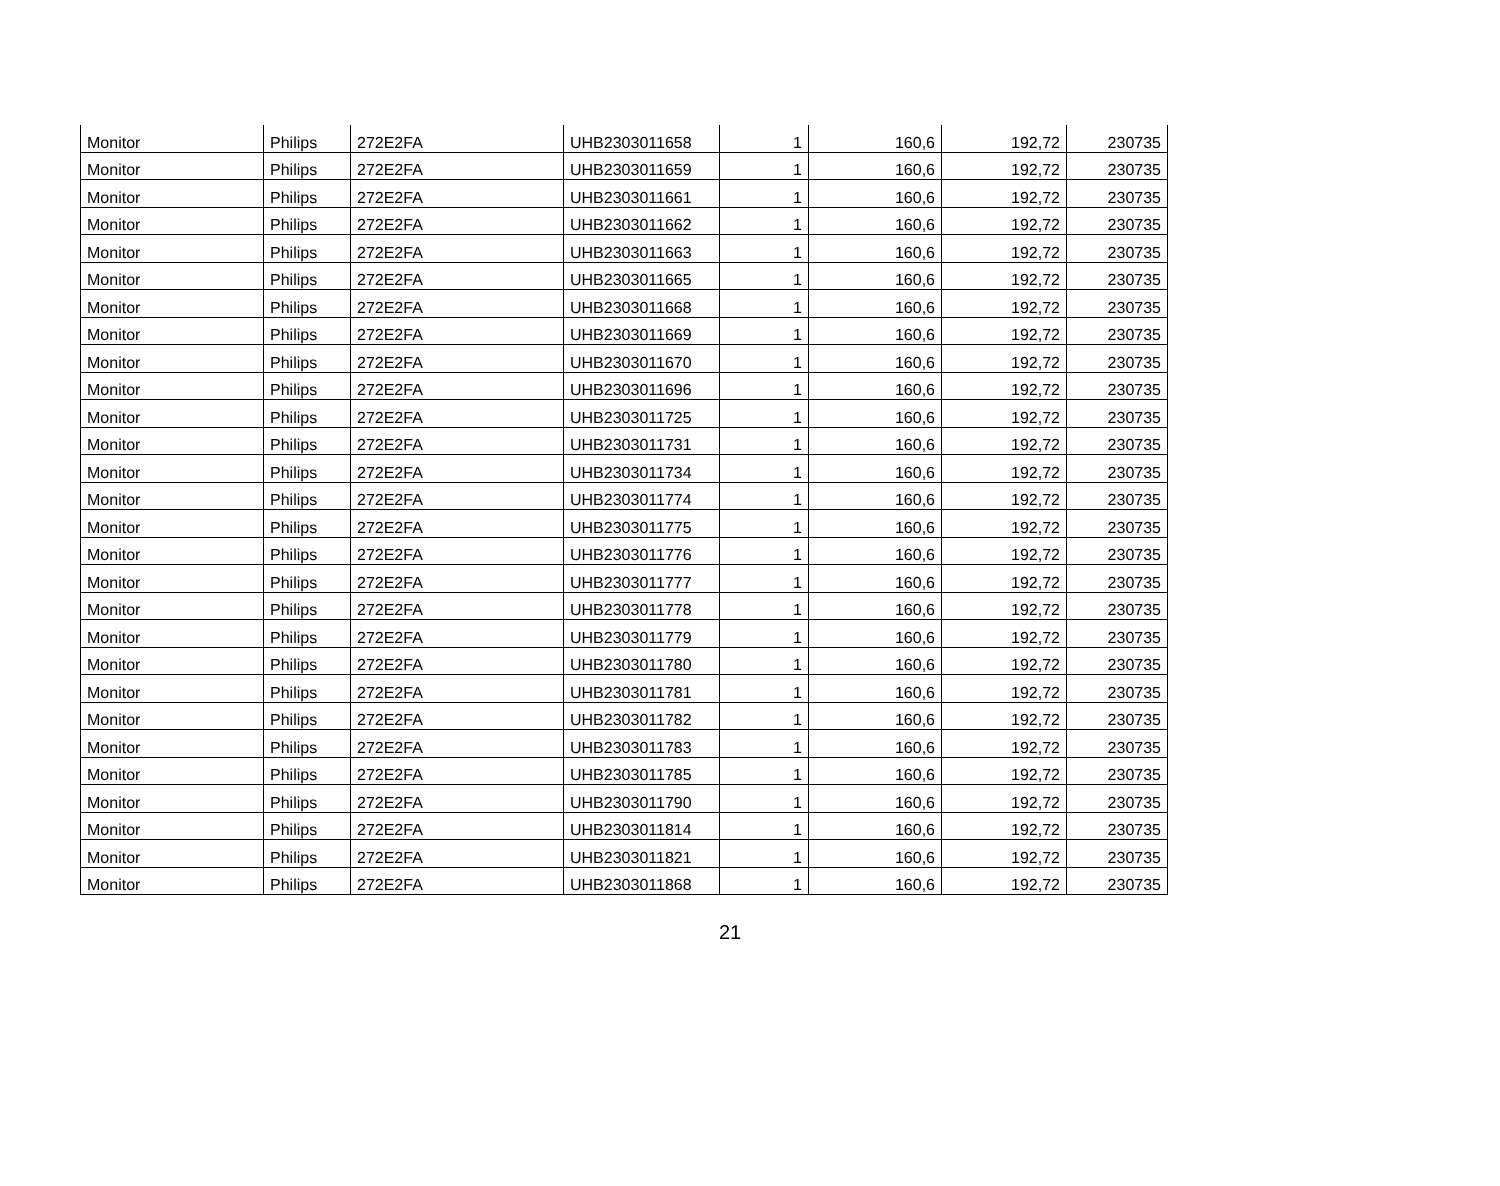| Monitor | Philips | 272E2FA | UHB2303011658 | 1 | 160,6 | 192,72 | 230735 |
| Monitor | Philips | 272E2FA | UHB2303011659 | 1 | 160,6 | 192,72 | 230735 |
| Monitor | Philips | 272E2FA | UHB2303011661 | 1 | 160,6 | 192,72 | 230735 |
| Monitor | Philips | 272E2FA | UHB2303011662 | 1 | 160,6 | 192,72 | 230735 |
| Monitor | Philips | 272E2FA | UHB2303011663 | 1 | 160,6 | 192,72 | 230735 |
| Monitor | Philips | 272E2FA | UHB2303011665 | 1 | 160,6 | 192,72 | 230735 |
| Monitor | Philips | 272E2FA | UHB2303011668 | 1 | 160,6 | 192,72 | 230735 |
| Monitor | Philips | 272E2FA | UHB2303011669 | 1 | 160,6 | 192,72 | 230735 |
| Monitor | Philips | 272E2FA | UHB2303011670 | 1 | 160,6 | 192,72 | 230735 |
| Monitor | Philips | 272E2FA | UHB2303011696 | 1 | 160,6 | 192,72 | 230735 |
| Monitor | Philips | 272E2FA | UHB2303011725 | 1 | 160,6 | 192,72 | 230735 |
| Monitor | Philips | 272E2FA | UHB2303011731 | 1 | 160,6 | 192,72 | 230735 |
| Monitor | Philips | 272E2FA | UHB2303011734 | 1 | 160,6 | 192,72 | 230735 |
| Monitor | Philips | 272E2FA | UHB2303011774 | 1 | 160,6 | 192,72 | 230735 |
| Monitor | Philips | 272E2FA | UHB2303011775 | 1 | 160,6 | 192,72 | 230735 |
| Monitor | Philips | 272E2FA | UHB2303011776 | 1 | 160,6 | 192,72 | 230735 |
| Monitor | Philips | 272E2FA | UHB2303011777 | 1 | 160,6 | 192,72 | 230735 |
| Monitor | Philips | 272E2FA | UHB2303011778 | 1 | 160,6 | 192,72 | 230735 |
| Monitor | Philips | 272E2FA | UHB2303011779 | 1 | 160,6 | 192,72 | 230735 |
| Monitor | Philips | 272E2FA | UHB2303011780 | 1 | 160,6 | 192,72 | 230735 |
| Monitor | Philips | 272E2FA | UHB2303011781 | 1 | 160,6 | 192,72 | 230735 |
| Monitor | Philips | 272E2FA | UHB2303011782 | 1 | 160,6 | 192,72 | 230735 |
| Monitor | Philips | 272E2FA | UHB2303011783 | 1 | 160,6 | 192,72 | 230735 |
| Monitor | Philips | 272E2FA | UHB2303011785 | 1 | 160,6 | 192,72 | 230735 |
| Monitor | Philips | 272E2FA | UHB2303011790 | 1 | 160,6 | 192,72 | 230735 |
| Monitor | Philips | 272E2FA | UHB2303011814 | 1 | 160,6 | 192,72 | 230735 |
| Monitor | Philips | 272E2FA | UHB2303011821 | 1 | 160,6 | 192,72 | 230735 |
| Monitor | Philips | 272E2FA | UHB2303011868 | 1 | 160,6 | 192,72 | 230735 |
21